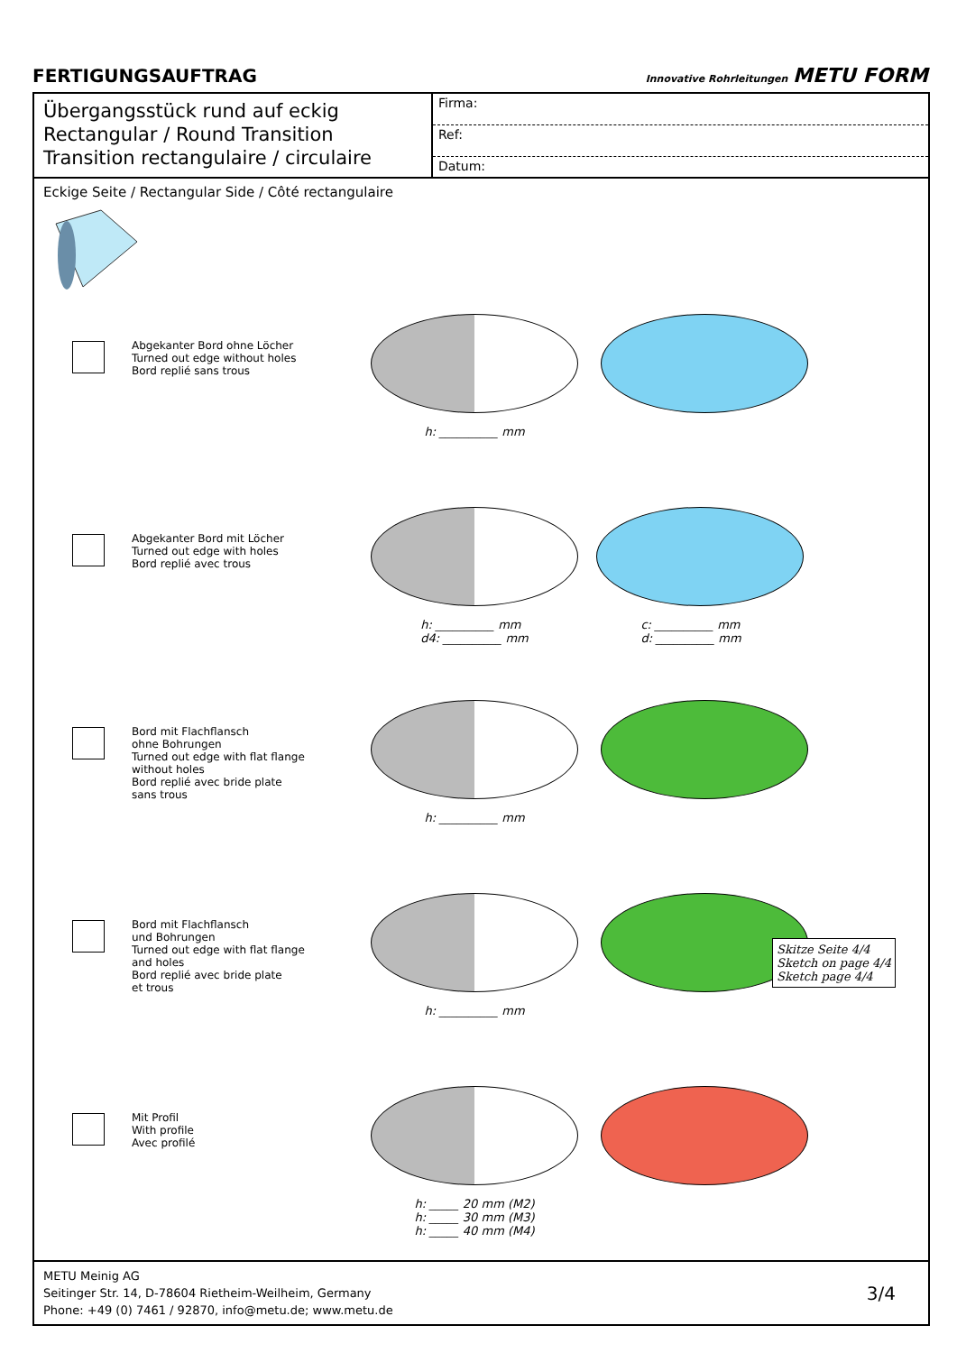FERTIGUNGSAUFTRAG
Innovative Rohrleitungen METU FORM
Übergangsstück rund auf eckig
Rectangular / Round Transition
Transition rectangulaire / circulaire
Firma:
Ref:
Datum:
Eckige Seite / Rectangular Side / Côté rectangulaire
Abgekanter Bord ohne Löcher
Turned out edge without holes
Bord replié sans trous
h: __________ mm
Abgekanter Bord mit Löcher
Turned out edge with holes
Bord replié avec trous
h: __________ mm
d4: __________ mm
c: __________ mm
d: __________ mm
Bord mit Flachflansch
ohne Bohrungen
Turned out edge with flat flange
without holes
Bord replié avec bride plate
sans trous
h: __________ mm
Bord mit Flachflansch
und Bohrungen
Turned out edge with flat flange
and holes
Bord replié avec bride plate
et trous
h: __________ mm
Skitze Seite 4/4
Sketch on page 4/4
Sketch page 4/4
Mit Profil
With profile
Avec profilé
h: _____ 20 mm (M2)
h: _____ 30 mm (M3)
h: _____ 40 mm (M4)
METU Meinig AG
Seitinger Str. 14, D-78604 Rietheim-Weilheim, Germany
Phone: +49 (0) 7461 / 92870, info@metu.de; www.metu.de
3/4